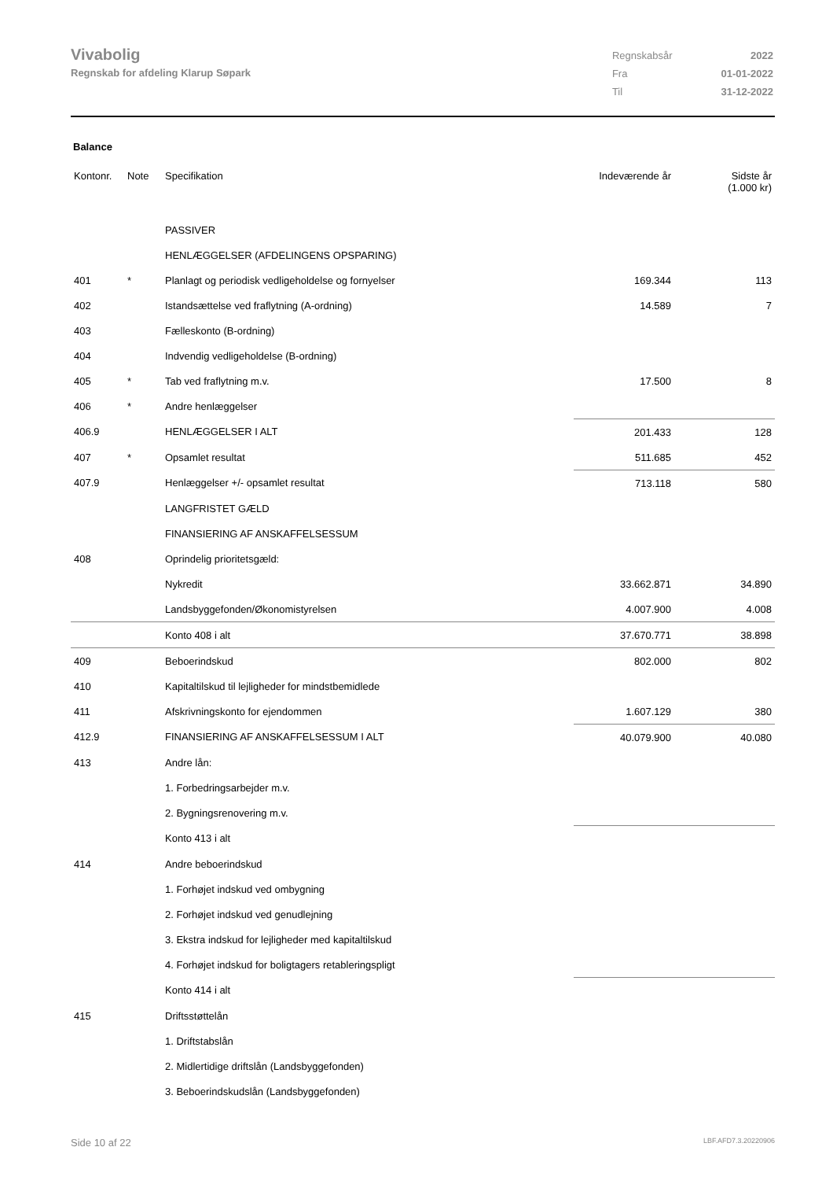Vivabolig
Regnskab for afdeling Klarup Søpark
| Regnskabsår | 2022 |
| Fra | 01-01-2022 |
| Til | 31-12-2022 |
Balance
| Kontonr. | Note | Specifikation | Indeværende år | Sidste år (1.000 kr) |
| --- | --- | --- | --- | --- |
| | | PASSIVER | | |
| | | HENLÆGGELSER (AFDELINGENS OPSPARING) | | |
| 401 | * | Planlagt og periodisk vedligeholdelse og fornyelser | 169.344 | 113 |
| 402 | | Istandsættelse ved fraflytning (A-ordning) | 14.589 | 7 |
| 403 | | Fælleskonto (B-ordning) | | |
| 404 | | Indvendig vedligeholdelse (B-ordning) | | |
| 405 | * | Tab ved fraflytning m.v. | 17.500 | 8 |
| 406 | * | Andre henlæggelser | | |
| 406.9 | | HENLÆGGELSER I ALT | 201.433 | 128 |
| 407 | * | Opsamlet resultat | 511.685 | 452 |
| 407.9 | | Henlæggelser +/- opsamlet resultat | 713.118 | 580 |
| | | LANGFRISTET GÆLD | | |
| | | FINANSIERING AF ANSKAFFELSESSUM | | |
| 408 | | Oprindelig prioritetsgæld: | | |
| | | Nykredit | 33.662.871 | 34.890 |
| | | Landsbyggefonden/Økonomistyrelsen | 4.007.900 | 4.008 |
| | | Konto 408 i alt | 37.670.771 | 38.898 |
| 409 | | Beboerindskud | 802.000 | 802 |
| 410 | | Kapitaltilskud til lejligheder for mindstbemidlede | | |
| 411 | | Afskrivningskonto for ejendommen | 1.607.129 | 380 |
| 412.9 | | FINANSIERING AF ANSKAFFELSESSUM I ALT | 40.079.900 | 40.080 |
| 413 | | Andre lån: | | |
| | | 1. Forbedringsarbejder m.v. | | |
| | | 2. Bygningsrenovering m.v. | | |
| | | Konto 413 i alt | | |
| 414 | | Andre beboerindskud | | |
| | | 1. Forhøjet indskud ved ombygning | | |
| | | 2. Forhøjet indskud ved genudlejning | | |
| | | 3. Ekstra indskud for lejligheder med kapitaltilskud | | |
| | | 4. Forhøjet indskud for boligtagers retableringspligt | | |
| | | Konto 414 i alt | | |
| 415 | | Driftsstøttelån | | |
| | | 1. Driftstabslån | | |
| | | 2. Midlertidige driftslån (Landsbyggefonden) | | |
| | | 3. Beboerindskudslån (Landsbyggefonden) | | |
Side 10 af 22 LBF.AFD7.3.20220906